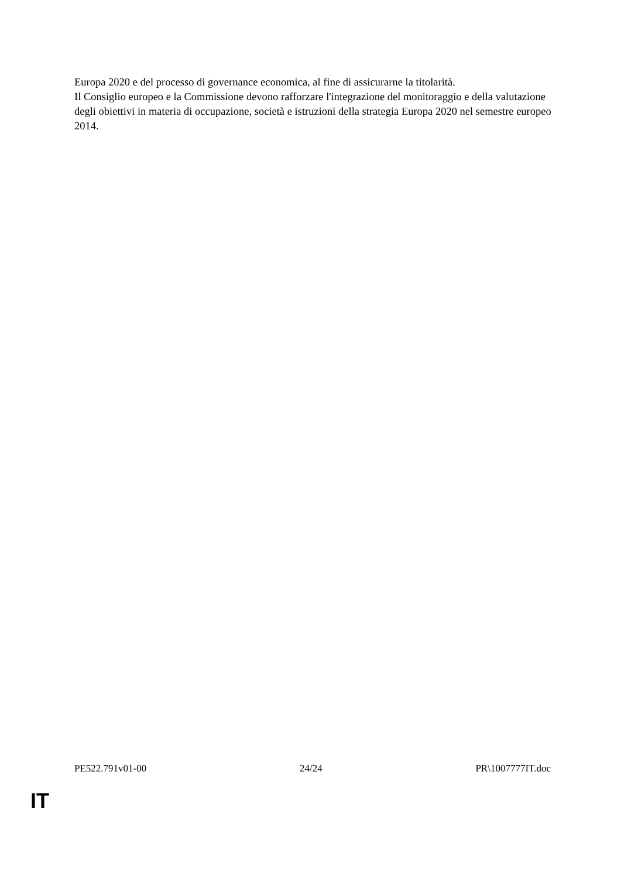Europa 2020 e del processo di governance economica, al fine di assicurarne la titolarità.
Il Consiglio europeo e la Commissione devono rafforzare l'integrazione del monitoraggio e della valutazione degli obiettivi in materia di occupazione, società e istruzioni della strategia Europa 2020 nel semestre europeo 2014.
PE522.791v01-00 24/24 PR\1007777IT.doc
IT